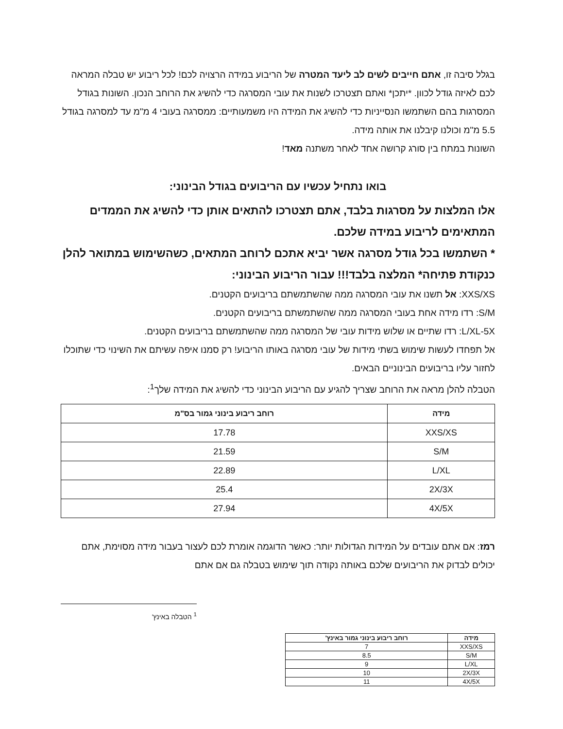בגלל סיבה זו, אתם חייבים לשים לב ליעד המטרה של הריבוע במידה הרצויה לכם! לכל ריבוע יש טבלה המראה לכם לאיזה גודל לכוון. *יתכן* ואתם תצטרכו לשנות את עובי המסרגה כדי להשיג את הרוחב הנכון. השונות בגודל המסרגות בהם השתמשו הנסייניות כדי להשיג את המידה היו משמעותיים: ממסרגה בעובי 4 מ"מ עד למסרגה בגודל 5.5 מ"מ וכולנו קיבלנו את אותה מידה.
השונות במתח בין סורג קרושה אחד לאחר משתנה מאד!
בואו נתחיל עכשיו עם הריבועים בגודל הבינוני:
אלו המלצות על מסרגות בלבד, אתם תצטרכו להתאים אותן כדי להשיג את הממדים המתאימים לריבוע במידה שלכם.
* השתמשו בכל גודל מסרגה אשר יביא אתכם לרוחב המתאים, כשהשימוש במתואר להלן כנקודת פתיחה* המלצה בלבד!!! עבור הריבוע הבינוני:
XXS/XS: אל תשנו את עובי המסרגה ממה שהשתמשתם בריבועים הקטנים.
S/M: רדו מידה אחת בעובי המסרגה ממה שהשתמשתם בריבועים הקטנים.
L/XL-5X: רדו שתיים או שלוש מידות עובי של המסרגה ממה שהשתמשתם בריבועים הקטנים.
אל תפחדו לעשות שימוש בשתי מידות של עובי מסרגה באותו הריבוע! רק סמנו איפה עשיתם את השינוי כדי שתוכלו לחזור עליו בריבועים הבינוניים הבאים.
הטבלה להלן מראה את הרוחב שצריך להגיע עם הריבוע הבינוני כדי להשיג את המידה שלך<sup>1</sup>:
| מידה | רוחב ריבוע בינוני גמור בס"מ |
| --- | --- |
| XXS/XS | 17.78 |
| S/M | 21.59 |
| L/XL | 22.89 |
| 2X/3X | 25.4 |
| 4X/5X | 27.94 |
רמז: אם אתם עובדים על המידות הגדולות יותר: כאשר הדוגמה אומרת לכם לעצור בעבור מידה מסוימת, אתם יכולים לבדוק את הריבועים שלכם באותה נקודה תוך שימוש בטבלה גם אם אתם
<sup>1</sup> הטבלה באינץ'
| מידה | רוחב ריבוע בינוני גמור באינץ' |
| --- | --- |
| XXS/XS | 7 |
| S/M | 8.5 |
| L/XL | 9 |
| 2X/3X | 10 |
| 4X/5X | 11 |